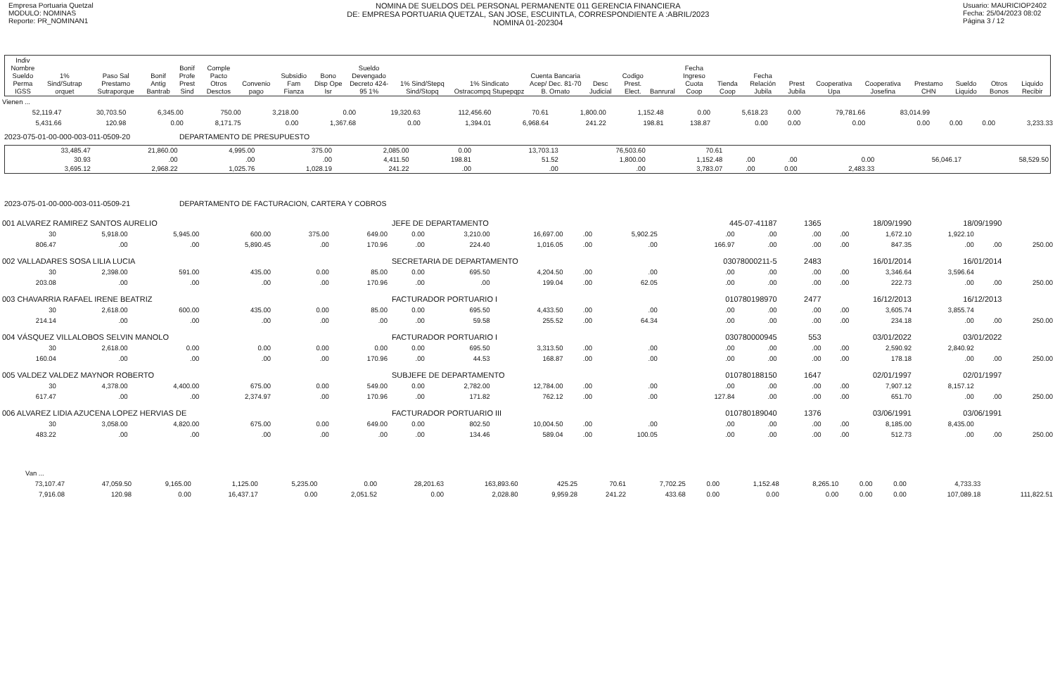Empresa Portuaria Quetzal
MODULO: NOMINAS
Reporte: PR_NOMINAN1
NOMINA DE SUELDOS DEL PERSONAL PERMANENTE 011 GERENCIA FINANCIERA
DE: EMPRESA PORTUARIA QUETZAL, SAN JOSE, ESCUINTLA, CORRESPONDIENTE A :ABRIL/2023
NOMINA 01-202304
Usuario: MAURICIOP2402
Fecha: 25/04/2023 08:02
Página 3 / 12
| Indiv Nombre Sueldo Perma IGSS | 1% Sind/Sutrap orquet | Paso Sal Prestamo Sutraporque | Bonif Antig Bantrab | Bonif Profe Prest Sind | Comple Pacto Otros Desctos | Convenio pago | Subsidio Fam Fianza | Bono Disp Ope Isr | Sueldo Devengado Decreto 424-95 1% | 1% Sind/Stepq Sind/Stopq | 1% Sindicato Ostracompq Stupepqpz | Cuenta Bancaria Acep/ Dec. 81-70 B. Ornato | Desc Judicial | Codigo Prest. Elect. | Banrural | Fecha Ingreso Cuota Coop | Tienda Coop | Fecha Relación Jubila | Prest Jubila | Cooperativa Upa | Cooperativa Josefina | Prestamo CHN | Sueldo Liquido | Otros Bonos | Liquido Recibir |
| --- | --- | --- | --- | --- | --- | --- | --- | --- | --- | --- | --- | --- | --- | --- | --- | --- | --- | --- | --- | --- | --- | --- | --- | --- | --- |
| Vienen ... | | | | | | | | | | | | | | | | | | |
| 52,119.47 | 30,703.50 | 6,345.00 | 750.00 | 3,218.00 | 0.00 | 19,320.63 | 112,456.60 | 70.61 | 1,800.00 | 1,152.48 | 0.00 | 5,618.23 | 0.00 | 79,781.66 | 83,014.99 | | | |
| 5,431.66 | 120.98 | 0.00 | 8,171.75 | 0.00 | 1,367.68 | 0.00 | 1,394.01 | 6,968.64 | 241.22 | 198.81 | 138.87 | 0.00 | 0.00 | 0.00 | 0.00 | 0.00 | 0.00 | 3,233.33 |
2023-075-01-00-000-003-011-0509-20 DEPARTAMENTO DE PRESUPUESTO
| 33,485.47 | 21,860.00 | 4,995.00 | 375.00 | 2,085.00 | 0.00 | 13,703.13 | 76,503.60 | 70.61 | | | | | |
| 30.93 | .00 | .00 | .00 | 4,411.50 | 198.81 | 51.52 | 1,800.00 | 1,152.48 | .00 | .00 | 0.00 | 56,046.17 | 58,529.50 |
| 3,695.12 | 2,968.22 | 1,025.76 | 1,028.19 | 241.22 | .00 | .00 | .00 | 3,783.07 | .00 | 0.00 | 2,483.33 | | |
2023-075-01-00-000-003-011-0509-21 DEPARTAMENTO DE FACTURACION, CARTERA Y COBROS
| 001 ALVAREZ RAMIREZ SANTOS AURELIO | | | | | | JEFE DE DEPARTAMENTO | | | | | 445-07-41187 | | 1365 | 18/09/1990 | | 18/09/1990 | | |
| 30 | 5,918.00 | 5,945.00 | 600.00 | 375.00 | 649.00 | 0.00 | 3,210.00 | 16,697.00 | .00 | 5,902.25 | .00 | .00 | .00 | .00 | 1,672.10 | 1,922.10 | | |
| 806.47 | .00 | .00 | 5,890.45 | .00 | 170.96 | .00 | 224.40 | 1,016.05 | .00 | .00 | 166.97 | .00 | .00 | .00 | 847.35 | .00 | .00 | 250.00 |
| 002 VALLADARES SOSA LILIA LUCIA | | | | | | SECRETARIA DE DEPARTAMENTO | | | | | 03078000211-5 | | 2483 | 16/01/2014 | | 16/01/2014 | | |
| 30 | 2,398.00 | 591.00 | 435.00 | 0.00 | 85.00 | 0.00 | 695.50 | 4,204.50 | .00 | .00 | .00 | .00 | .00 | .00 | 3,346.64 | 3,596.64 | | |
| 203.08 | .00 | .00 | .00 | .00 | 170.96 | .00 | .00 | 199.04 | .00 | 62.05 | .00 | .00 | .00 | .00 | 222.73 | .00 | .00 | 250.00 |
| 003 CHAVARRIA RAFAEL IRENE BEATRIZ | | | | | | FACTURADOR PORTUARIO I | | | | | 010780198970 | | 2477 | 16/12/2013 | | 16/12/2013 | | |
| 30 | 2,618.00 | 600.00 | 435.00 | 0.00 | 85.00 | 0.00 | 695.50 | 4,433.50 | .00 | .00 | .00 | .00 | .00 | .00 | 3,605.74 | 3,855.74 | | |
| 214.14 | .00 | .00 | .00 | .00 | .00 | .00 | 59.58 | 255.52 | .00 | 64.34 | .00 | .00 | .00 | .00 | 234.18 | .00 | .00 | 250.00 |
| 004 VÁSQUEZ VILLALOBOS SELVIN MANOLO | | | | | | FACTURADOR PORTUARIO I | | | | | 030780000945 | | 553 | 03/01/2022 | | 03/01/2022 | | |
| 30 | 2,618.00 | 0.00 | 0.00 | 0.00 | 0.00 | 0.00 | 695.50 | 3,313.50 | .00 | .00 | .00 | .00 | .00 | .00 | 2,590.92 | 2,840.92 | | |
| 160.04 | .00 | .00 | .00 | .00 | 170.96 | .00 | 44.53 | 168.87 | .00 | .00 | .00 | .00 | .00 | .00 | 178.18 | .00 | .00 | 250.00 |
| 005 VALDEZ VALDEZ MAYNOR ROBERTO | | | | | | SUBJEFE DE DEPARTAMENTO | | | | | 010780188150 | | 1647 | 02/01/1997 | | 02/01/1997 | | |
| 30 | 4,378.00 | 4,400.00 | 675.00 | 0.00 | 549.00 | 0.00 | 2,782.00 | 12,784.00 | .00 | .00 | .00 | .00 | .00 | .00 | 7,907.12 | 8,157.12 | | |
| 617.47 | .00 | .00 | 2,374.97 | .00 | 170.96 | .00 | 171.82 | 762.12 | .00 | .00 | 127.84 | .00 | .00 | .00 | 651.70 | .00 | .00 | 250.00 |
| 006 ALVAREZ LIDIA AZUCENA LOPEZ HERVIAS DE | | | | | | FACTURADOR PORTUARIO III | | | | | 010780189040 | | 1376 | 03/06/1991 | | 03/06/1991 | | |
| 30 | 3,058.00 | 4,820.00 | 675.00 | 0.00 | 649.00 | 0.00 | 802.50 | 10,004.50 | .00 | .00 | .00 | .00 | .00 | .00 | 8,185.00 | 8,435.00 | | |
| 483.22 | .00 | .00 | .00 | .00 | .00 | .00 | 134.46 | 589.04 | .00 | 100.05 | .00 | .00 | .00 | .00 | 512.73 | .00 | .00 | 250.00 |
| Van ... | | | | | | | | | | | | | | | | | |
| 73,107.47 | 47,059.50 | 9,165.00 | 1,125.00 | 5,235.00 | 0.00 | 28,201.63 | 163,893.60 | 425.25 | 70.61 | 7,702.25 | 0.00 | 1,152.48 | 8,265.10 | 0.00 | 0.00 | 4,733.33 | |
| 7,916.08 | 120.98 | 0.00 | 16,437.17 | 0.00 | 2,051.52 | 0.00 | 2,028.80 | 9,959.28 | 241.22 | 433.68 | 0.00 | 0.00 | 0.00 | 0.00 | 0.00 | 107,089.18 | 111,822.51 |